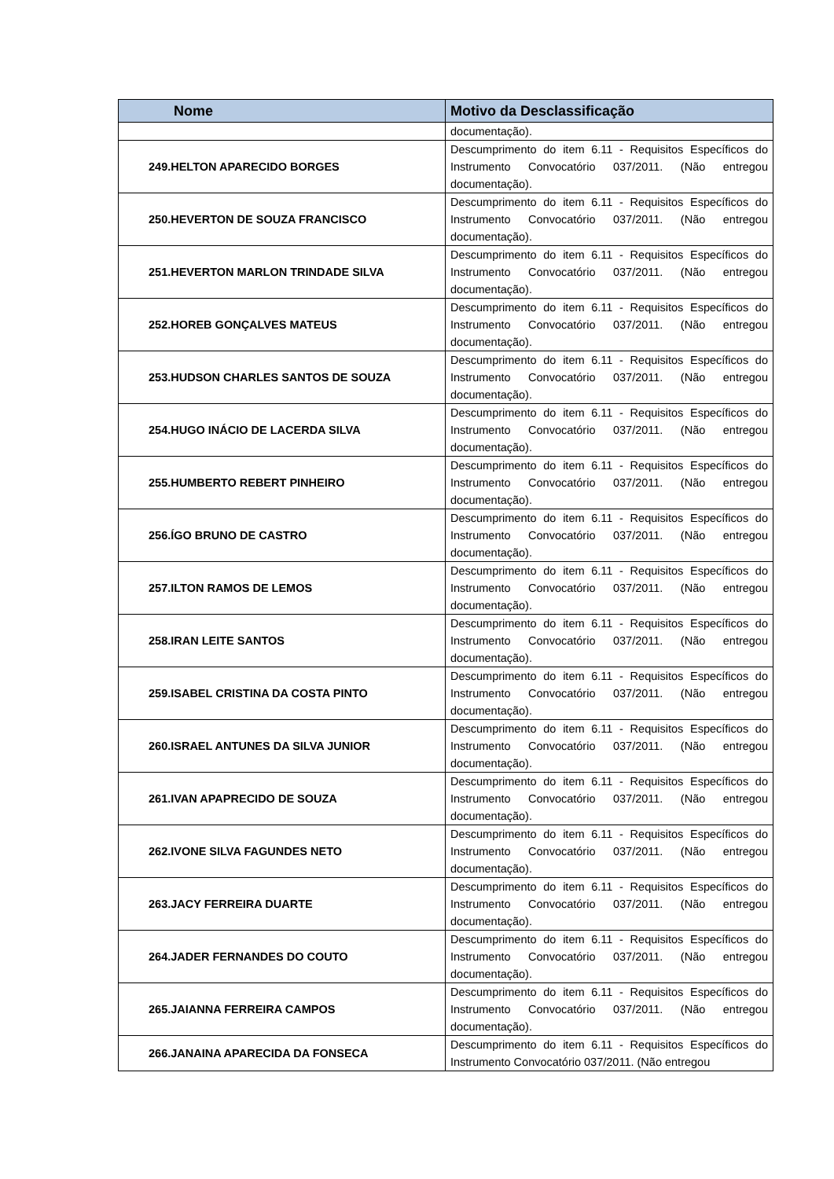| Nome | Motivo da Desclassificação |
| --- | --- |
| | documentação). |
| 249.HELTON APARECIDO BORGES | Descumprimento do item 6.11 - Requisitos Específicos do Instrumento Convocatório 037/2011. (Não entregou documentação). |
| 250.HEVERTON DE SOUZA FRANCISCO | Descumprimento do item 6.11 - Requisitos Específicos do Instrumento Convocatório 037/2011. (Não entregou documentação). |
| 251.HEVERTON MARLON TRINDADE SILVA | Descumprimento do item 6.11 - Requisitos Específicos do Instrumento Convocatório 037/2011. (Não entregou documentação). |
| 252.HOREB GONÇALVES MATEUS | Descumprimento do item 6.11 - Requisitos Específicos do Instrumento Convocatório 037/2011. (Não entregou documentação). |
| 253.HUDSON CHARLES SANTOS DE SOUZA | Descumprimento do item 6.11 - Requisitos Específicos do Instrumento Convocatório 037/2011. (Não entregou documentação). |
| 254.HUGO INÁCIO DE LACERDA SILVA | Descumprimento do item 6.11 - Requisitos Específicos do Instrumento Convocatório 037/2011. (Não entregou documentação). |
| 255.HUMBERTO REBERT PINHEIRO | Descumprimento do item 6.11 - Requisitos Específicos do Instrumento Convocatório 037/2011. (Não entregou documentação). |
| 256.ÍGO BRUNO DE CASTRO | Descumprimento do item 6.11 - Requisitos Específicos do Instrumento Convocatório 037/2011. (Não entregou documentação). |
| 257.ILTON RAMOS DE LEMOS | Descumprimento do item 6.11 - Requisitos Específicos do Instrumento Convocatório 037/2011. (Não entregou documentação). |
| 258.IRAN LEITE SANTOS | Descumprimento do item 6.11 - Requisitos Específicos do Instrumento Convocatório 037/2011. (Não entregou documentação). |
| 259.ISABEL CRISTINA DA COSTA PINTO | Descumprimento do item 6.11 - Requisitos Específicos do Instrumento Convocatório 037/2011. (Não entregou documentação). |
| 260.ISRAEL ANTUNES DA SILVA JUNIOR | Descumprimento do item 6.11 - Requisitos Específicos do Instrumento Convocatório 037/2011. (Não entregou documentação). |
| 261.IVAN APAPRECIDO DE SOUZA | Descumprimento do item 6.11 - Requisitos Específicos do Instrumento Convocatório 037/2011. (Não entregou documentação). |
| 262.IVONE SILVA FAGUNDES NETO | Descumprimento do item 6.11 - Requisitos Específicos do Instrumento Convocatório 037/2011. (Não entregou documentação). |
| 263.JACY FERREIRA DUARTE | Descumprimento do item 6.11 - Requisitos Específicos do Instrumento Convocatório 037/2011. (Não entregou documentação). |
| 264.JADER FERNANDES DO COUTO | Descumprimento do item 6.11 - Requisitos Específicos do Instrumento Convocatório 037/2011. (Não entregou documentação). |
| 265.JAIANNA FERREIRA CAMPOS | Descumprimento do item 6.11 - Requisitos Específicos do Instrumento Convocatório 037/2011. (Não entregou documentação). |
| 266.JANAINA APARECIDA DA FONSECA | Descumprimento do item 6.11 - Requisitos Específicos do Instrumento Convocatório 037/2011. (Não entregou |